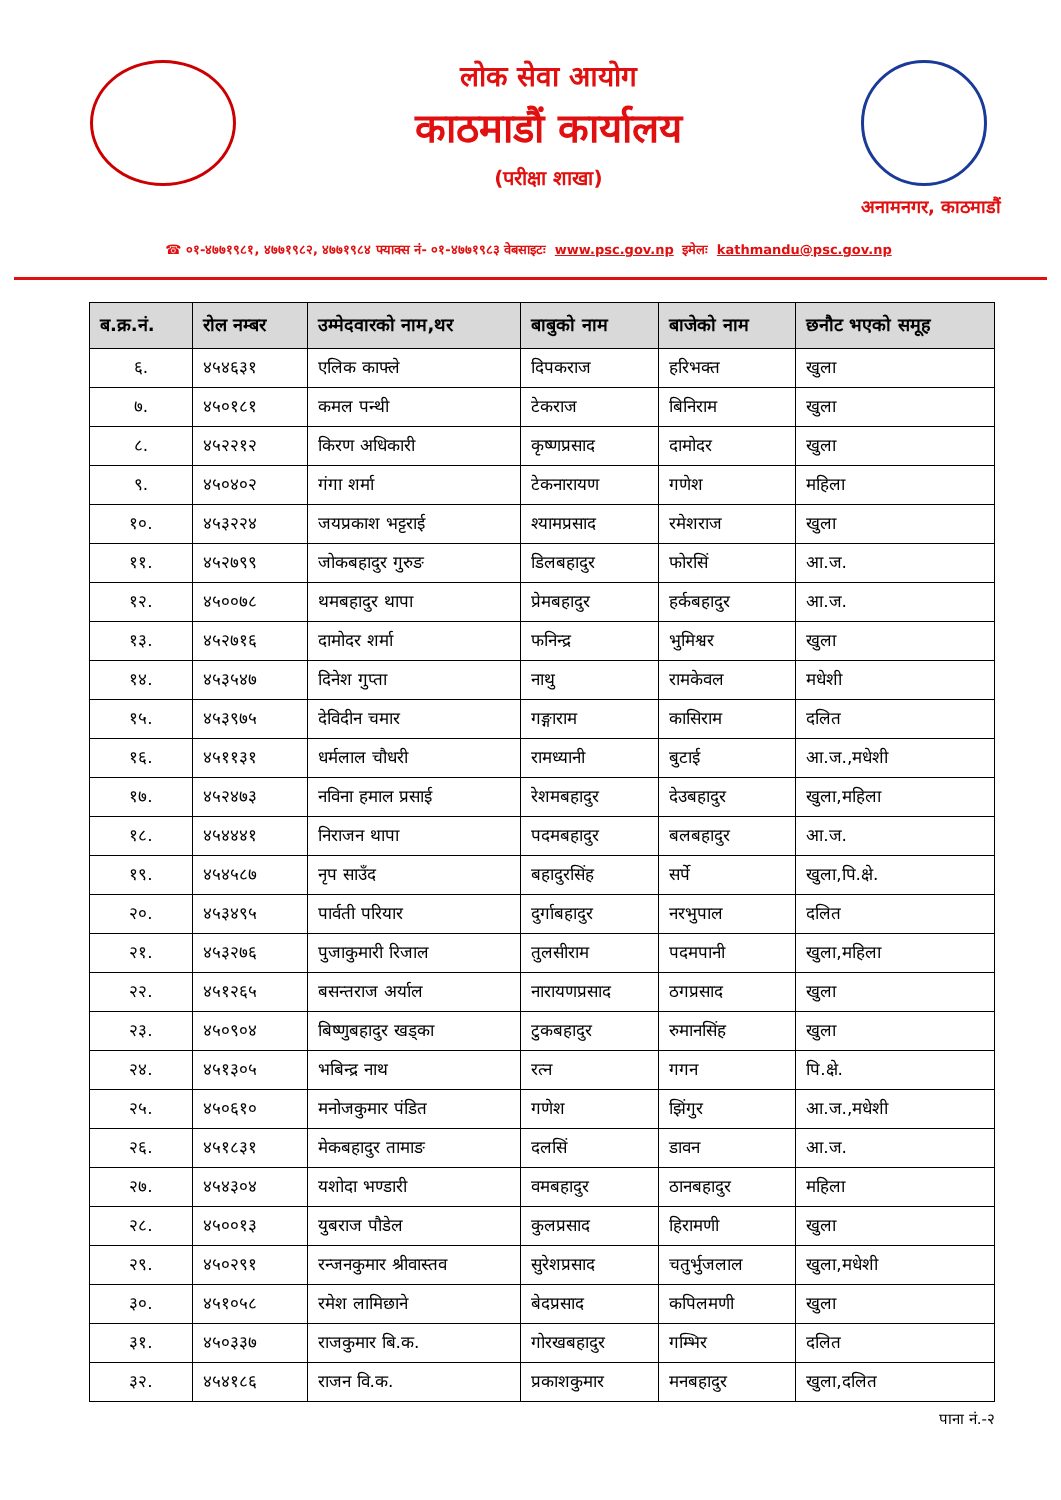लोक सेवा आयोग
काठमाडौं कार्यालय
(परीक्षा शाखा)
अनामनगर, काठमाडौं
☎ ०१-४७७१९८१, ४७७१९८२, ४७७१९८४ फ्याक्स नं- ०१-४७७१९८३ वेबसाइटः www.psc.gov.np इमेलः kathmandu@psc.gov.np
| ब.क्र.नं. | रोल नम्बर | उम्मेदवारको नाम,थर | बाबुको नाम | बाजेको नाम | छनौट भएको समूह |
| --- | --- | --- | --- | --- | --- |
| ६. | ४५४६३१ | एलिक काफ्ले | दिपकराज | हरिभक्त | खुला |
| ७. | ४५०१८१ | कमल पन्थी | टेकराज | बिनिराम | खुला |
| ८. | ४५२२१२ | किरण अधिकारी | कृष्णप्रसाद | दामोदर | खुला |
| ९. | ४५०४०२ | गंगा शर्मा | टेकनारायण | गणेश | महिला |
| १०. | ४५३२२४ | जयप्रकाश भट्टराई | श्यामप्रसाद | रमेशराज | खुला |
| ११. | ४५२७९९ | जोकबहादुर गुरुङ | डिलबहादुर | फोरसिं | आ.ज. |
| १२. | ४५००७८ | थमबहादुर थापा | प्रेमबहादुर | हर्कबहादुर | आ.ज. |
| १३. | ४५२७१६ | दामोदर शर्मा | फनिन्द्र | भुमिश्वर | खुला |
| १४. | ४५३५४७ | दिनेश गुप्ता | नाथु | रामकेवल | मधेशी |
| १५. | ४५३९७५ | देविदीन चमार | गङ्गाराम | कासिराम | दलित |
| १६. | ४५११३१ | धर्मलाल चौधरी | रामध्यानी | बुटाई | आ.ज.,मधेशी |
| १७. | ४५२४७३ | नविना हमाल प्रसाई | रेशमबहादुर | देउबहादुर | खुला,महिला |
| १८. | ४५४४४१ | निराजन थापा | पदमबहादुर | बलबहादुर | आ.ज. |
| १९. | ४५४५८७ | नृप साउँद | बहादुरसिंह | सर्पे | खुला,पि.क्षे. |
| २०. | ४५३४९५ | पार्वती परियार | दुर्गाबहादुर | नरभुपाल | दलित |
| २१. | ४५३२७६ | पुजाकुमारी रिजाल | तुलसीराम | पदमपानी | खुला,महिला |
| २२. | ४५१२६५ | बसन्तराज अर्याल | नारायणप्रसाद | ठगप्रसाद | खुला |
| २३. | ४५०९०४ | बिष्णुबहादुर खड्का | टुकबहादुर | रुमानसिंह | खुला |
| २४. | ४५१३०५ | भबिन्द्र नाथ | रत्न | गगन | पि.क्षे. |
| २५. | ४५०६१० | मनोजकुमार पंडित | गणेश | झिंगुर | आ.ज.,मधेशी |
| २६. | ४५१८३१ | मेकबहादुर तामाङ | दलसिं | डावन | आ.ज. |
| २७. | ४५४३०४ | यशोदा भण्डारी | वमबहादुर | ठानबहादुर | महिला |
| २८. | ४५००१३ | युबराज पौडेल | कुलप्रसाद | हिरामणी | खुला |
| २९. | ४५०२९१ | रन्जनकुमार श्रीवास्तव | सुरेशप्रसाद | चतुर्भुजलाल | खुला,मधेशी |
| ३०. | ४५१०५८ | रमेश लामिछाने | बेदप्रसाद | कपिलमणी | खुला |
| ३१. | ४५०३३७ | राजकुमार बि.क. | गोरखबहादुर | गम्भिर | दलित |
| ३२. | ४५४१८६ | राजन वि.क. | प्रकाशकुमार | मनबहादुर | खुला,दलित |
पाना नं.-२